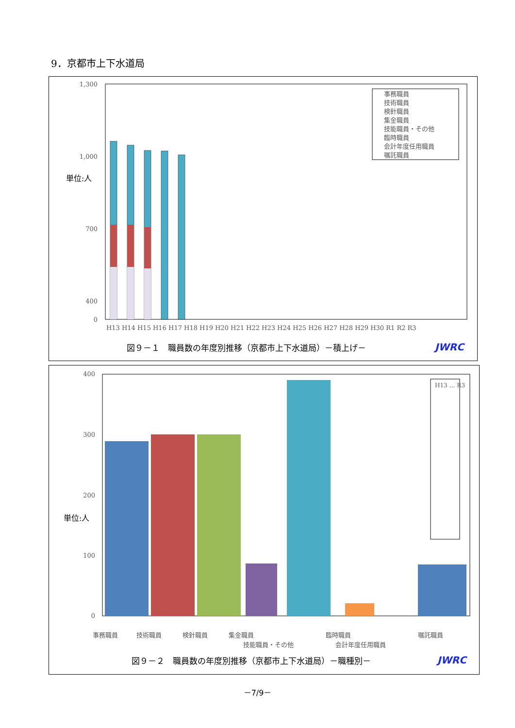9．京都市上下水道局
1,300
1,000
700
400
0
単位:人
事務職員
技術職員
検針職員
集金職員
技能職員・その他
臨時職員
会計年度任用職員
嘱託職員
H13 H14 H15 H16 H17 H18 H19 H20 H21 H22 H23 H24 H25 H26 H27 H28 H29 H30 R1 R2 R3
図９－１　職員数の年度別推移（京都市上下水道局）－積上げ－
JWRC
400
300
200
100
0
単位:人
H13 … R3
事務職員
技術職員
検針職員
集金職員
技能職員・その他
臨時職員
会計年度任用職員
嘱託職員
図９－２　職員数の年度別推移（京都市上下水道局）－職種別－
JWRC
－7/9－